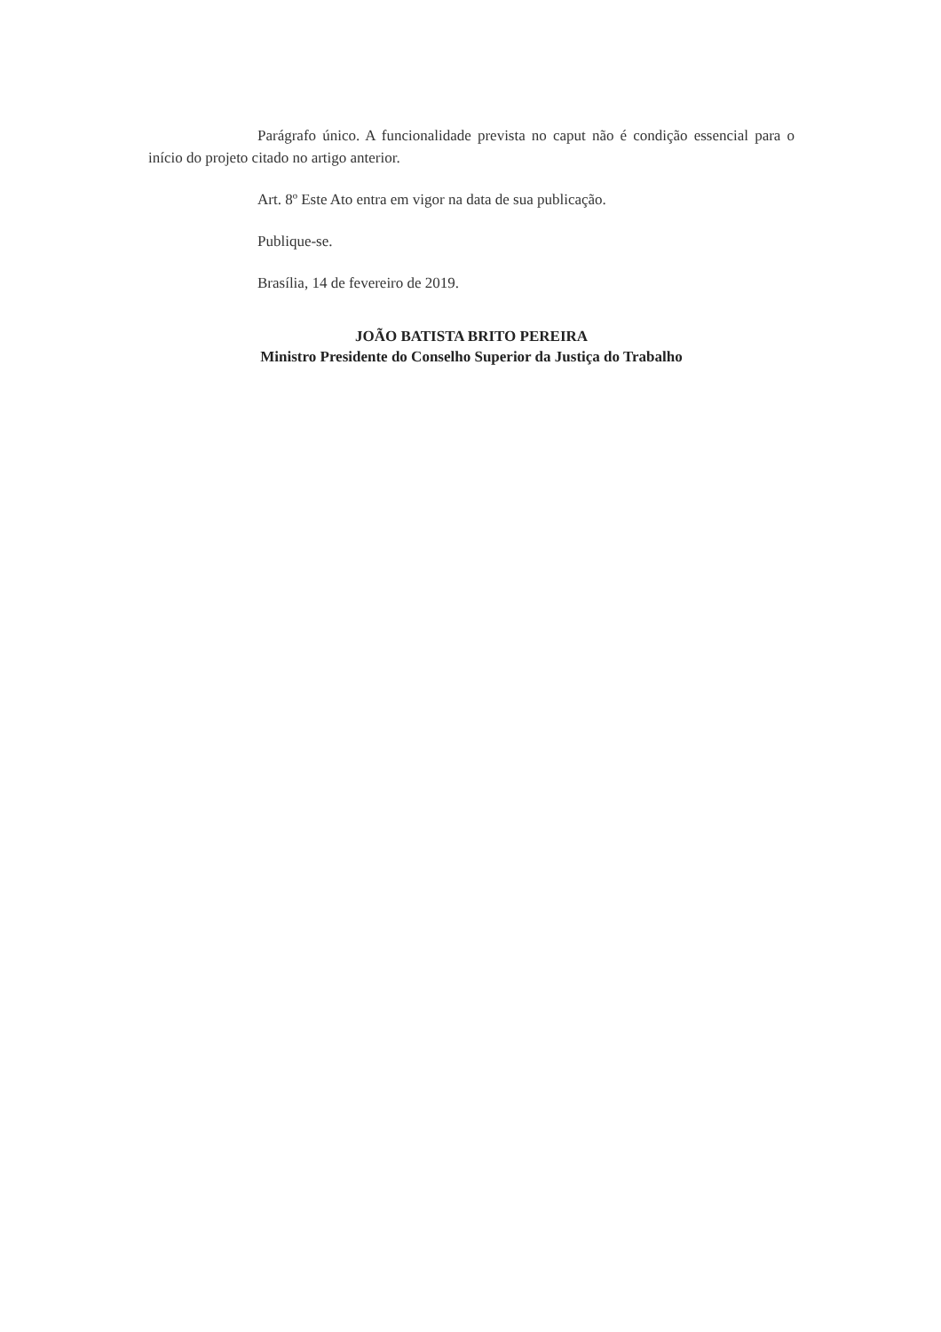Parágrafo único. A funcionalidade prevista no caput não é condição essencial para o início do projeto citado no artigo anterior.
Art. 8º Este Ato entra em vigor na data de sua publicação.
Publique-se.
Brasília, 14 de fevereiro de 2019.
JOÃO BATISTA BRITO PEREIRA
Ministro Presidente do Conselho Superior da Justiça do Trabalho